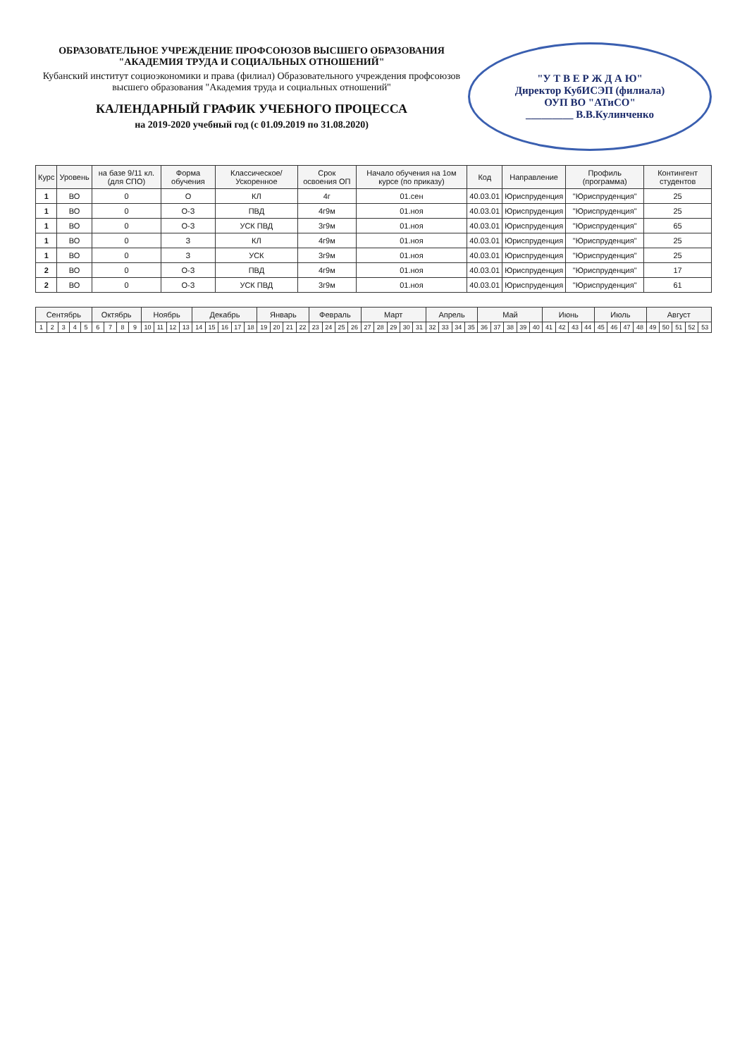"У Т В Е Р Ж Д А Ю"
Директор КубИСЭП (филиала)
ОУП ВО "АТиСО"
_________ В.В.Кулинченко
ОБРАЗОВАТЕЛЬНОЕ УЧРЕЖДЕНИЕ ПРОФСОЮЗОВ ВЫСШЕГО ОБРАЗОВАНИЯ
"АКАДЕМИЯ ТРУДА И СОЦИАЛЬНЫХ ОТНОШЕНИЙ"
Кубанский институт социоэкономики и права (филиал) Образовательного учреждения профсоюзов высшего образования "Академия труда и социальных отношений"
КАЛЕНДАРНЫЙ ГРАФИК УЧЕБНОГО ПРОЦЕССА
на 2019-2020 учебный год (с 01.09.2019 по 31.08.2020)
| Курс | Уровень | на базе 9/11 кл. (для СПО) | Форма обучения | Классическое/ Ускоренное | Срок освоения ОП | Начало обучения на 1ом курсе (по приказу) | Код | Направление | Профиль (программа) | Контингент студентов |
| --- | --- | --- | --- | --- | --- | --- | --- | --- | --- | --- |
| 1 | ВО | 0 | О | КЛ | 4г | 01.сен | 40.03.01 | Юриспруденция | "Юриспруденция" | 25 |
| 1 | ВО | 0 | О-З | ПВД | 4г9м | 01.ноя | 40.03.01 | Юриспруденция | "Юриспруденция" | 25 |
| 1 | ВО | 0 | О-З | УСК ПВД | 3г9м | 01.ноя | 40.03.01 | Юриспруденция | "Юриспруденция" | 65 |
| 1 | ВО | 0 | З | КЛ | 4г9м | 01.ноя | 40.03.01 | Юриспруденция | "Юриспруденция" | 25 |
| 1 | ВО | 0 | З | УСК | 3г9м | 01.ноя | 40.03.01 | Юриспруденция | "Юриспруденция" | 25 |
| 2 | ВО | 0 | О-З | ПВД | 4г9м | 01.ноя | 40.03.01 | Юриспруденция | "Юриспруденция" | 17 |
| 2 | ВО | 0 | О-З | УСК ПВД | 3г9м | 01.ноя | 40.03.01 | Юриспруденция | "Юриспруденция" | 61 |
| Сентябрь | | | | | Октябрь | | | | Ноябрь | | | | Декабрь | | | | | Январь | | | | Февраль | | | | Март | | | | | Апрель | | | | Май | | | | | Июнь | | | | Июль | | | | Август | | | | |
| --- | --- | --- | --- | --- | --- | --- | --- | --- | --- | --- | --- | --- | --- | --- | --- | --- | --- | --- | --- | --- | --- | --- | --- | --- | --- | --- | --- | --- | --- | --- | --- | --- | --- | --- | --- | --- | --- | --- | --- | --- | --- | --- | --- | --- | --- | --- | --- | --- | --- | --- | --- | --- |
| 1 | 2 | 3 | 4 | 5 | 6 | 7 | 8 | 9 | 10 | 11 | 12 | 13 | 14 | 15 | 16 | 17 | 18 | 19 | 20 | 21 | 22 | 23 | 24 | 25 | 26 | 27 | 28 | 29 | 30 | 31 | 32 | 33 | 34 | 35 | 36 | 37 | 38 | 39 | 40 | 41 | 42 | 43 | 44 | 45 | 46 | 47 | 48 | 49 | 50 | 51 | 52 | 53 |